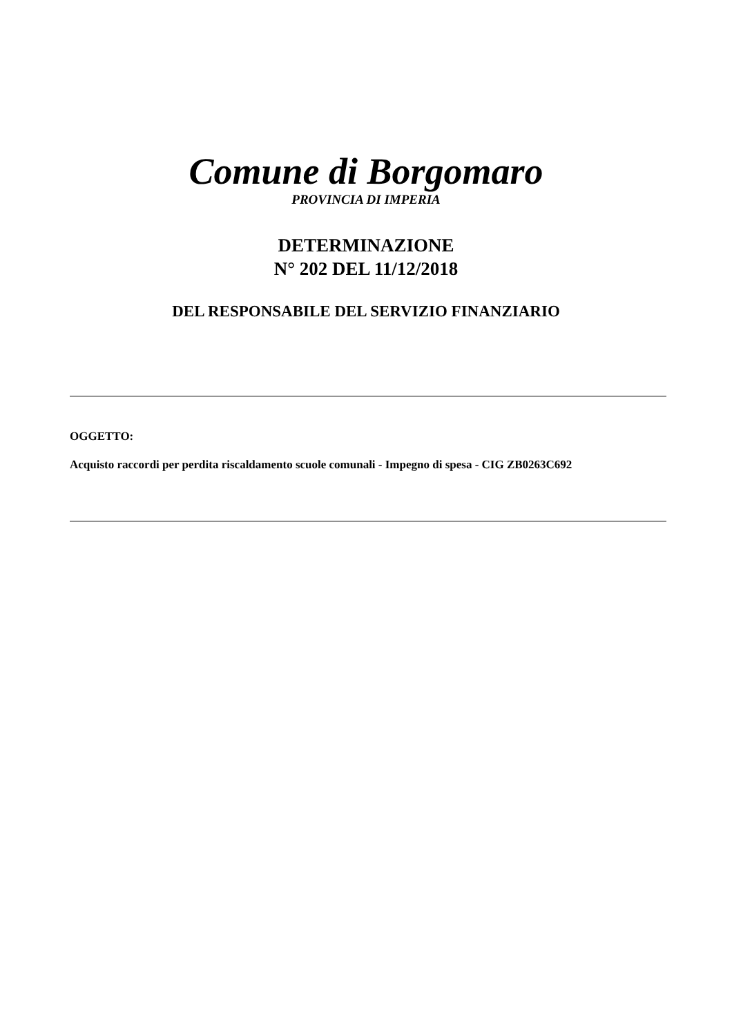Comune di Borgomaro
PROVINCIA DI IMPERIA
DETERMINAZIONE
N° 202 DEL 11/12/2018
DEL RESPONSABILE DEL SERVIZIO FINANZIARIO
OGGETTO:
Acquisto raccordi per perdita riscaldamento scuole comunali - Impegno di spesa - CIG ZB0263C692